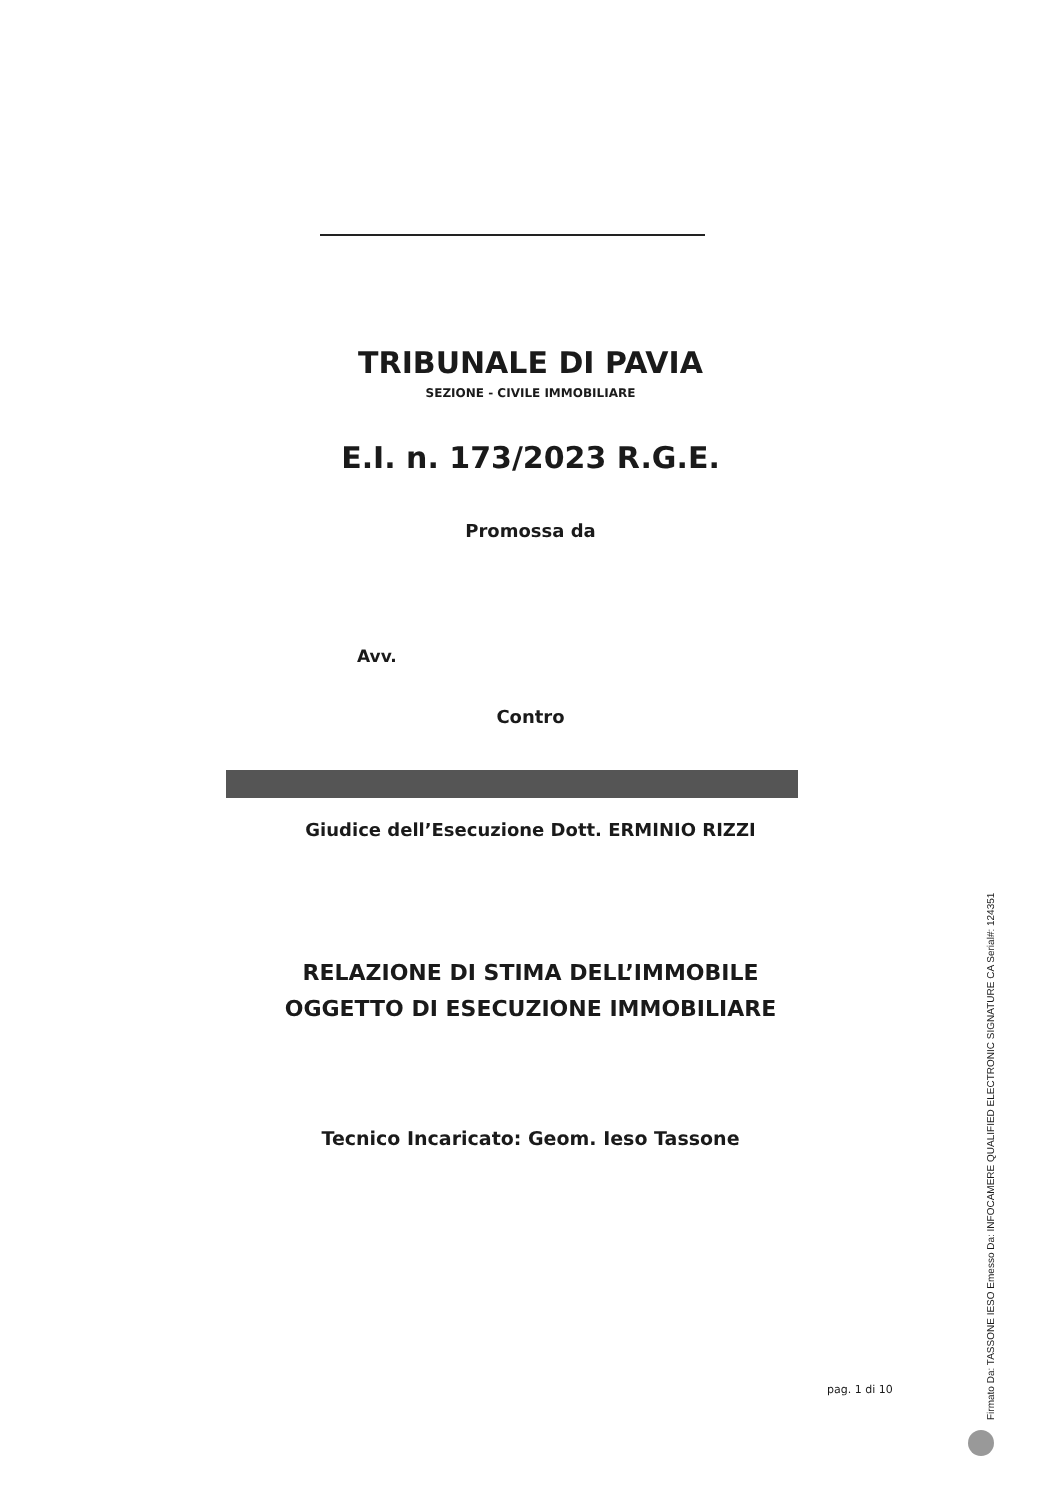TRIBUNALE DI PAVIA
SEZIONE - CIVILE IMMOBILIARE
E.I. n. 173/2023 R.G.E.
Promossa da
Avv.
Contro
Giudice dell’Esecuzione Dott. ERMINIO RIZZI
RELAZIONE DI STIMA DELL’IMMOBILE
OGGETTO DI ESECUZIONE IMMOBILIARE
Tecnico Incaricato: Geom. Ieso Tassone
pag. 1 di 10
Firmato Da: TASSONE IESO Emesso Da: INFOCAMERE QUALIFIED ELECTRONIC SIGNATURE CA Serial#: 124351